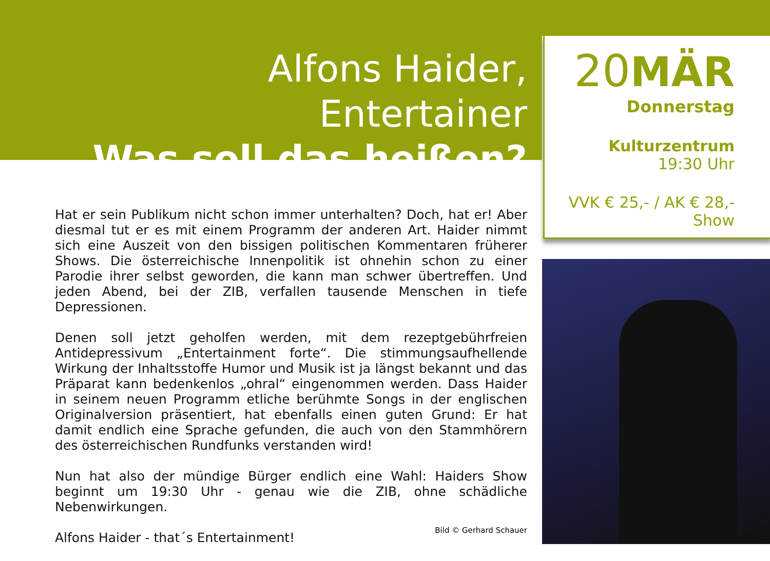Alfons Haider, Entertainer
Was soll das heißen?
Hat er sein Publikum nicht schon immer unterhalten? Doch, hat er! Aber diesmal tut er es mit einem Programm der anderen Art. Haider nimmt sich eine Auszeit von den bissigen politischen Kommentaren früherer Shows. Die österreichische Innenpolitik ist ohnehin schon zu einer Parodie ihrer selbst geworden, die kann man schwer übertreffen. Und jeden Abend, bei der ZIB, verfallen tausende Menschen in tiefe Depressionen.
Denen soll jetzt geholfen werden, mit dem rezeptgebührfreien Antidepressivum „Entertainment forte“. Die stimmungsaufhellende Wirkung der Inhaltsstoffe Humor und Musik ist ja längst bekannt und das Präparat kann bedenkenlos „ohral“ eingenommen werden. Dass Haider in seinem neuen Programm etliche berühmte Songs in der englischen Originalversion präsentiert, hat ebenfalls einen guten Grund: Er hat damit endlich eine Sprache gefunden, die auch von den Stammhörern des österreichischen Rundfunks verstanden wird!
Nun hat also der mündige Bürger endlich eine Wahl: Haiders Show beginnt um 19:30 Uhr - genau wie die ZIB, ohne schädliche Nebenwirkungen.
Alfons Haider - that´s Entertainment!
Bild © Gerhard Schauer
20MÄR
Donnerstag
Kulturzentrum
19:30 Uhr
VVK € 25,- / AK € 28,-
Show